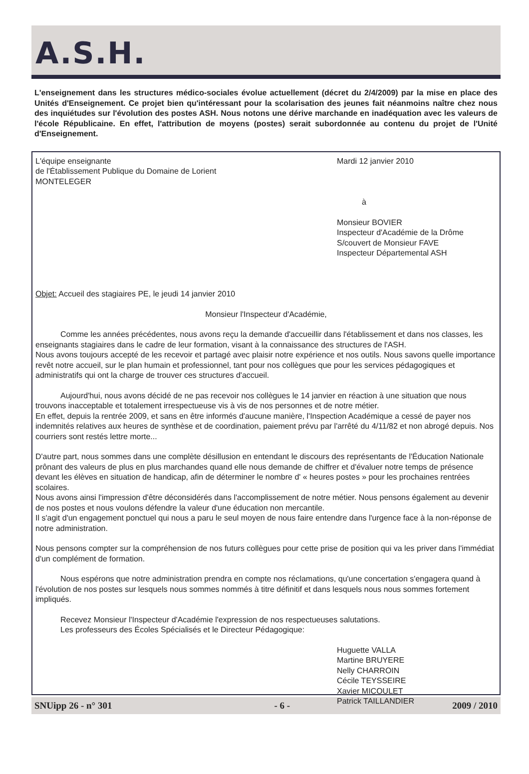A.S.H.
L'enseignement dans les structures médico-sociales évolue actuellement (décret du 2/4/2009) par la mise en place des Unités d'Enseignement. Ce projet bien qu'intéressant pour la scolarisation des jeunes fait néanmoins naître chez nous des inquiétudes sur l'évolution des postes ASH. Nous notons une dérive marchande en inadéquation avec les valeurs de l'école Républicaine. En effet, l'attribution de moyens (postes) serait subordonnée au contenu du projet de l'Unité d'Enseignement.
L'équipe enseignante
de l'Établissement Publique du Domaine de Lorient
MONTELEGER
Mardi 12 janvier 2010
à
Monsieur BOVIER
Inspecteur d'Académie de la Drôme
S/couvert de Monsieur FAVE
Inspecteur Départemental ASH
Objet: Accueil des stagiaires PE, le jeudi 14 janvier 2010
Monsieur l'Inspecteur d'Académie,
Comme les années précédentes, nous avons reçu la demande d'accueillir dans l'établissement et dans nos classes, les enseignants stagiaires dans le cadre de leur formation, visant à la connaissance des structures de l'ASH.
Nous avons toujours accepté de les recevoir et partagé avec plaisir notre expérience et nos outils. Nous savons quelle importance revêt notre accueil, sur le plan humain et professionnel, tant pour nos collègues que pour les services pédagogiques et administratifs qui ont la charge de trouver ces structures d'accueil.
Aujourd'hui, nous avons décidé de ne pas recevoir nos collègues le 14 janvier en réaction à une situation que nous trouvons inacceptable et totalement irrespectueuse vis à vis de nos personnes et de notre métier.
En effet, depuis la rentrée 2009, et sans en être informés d'aucune manière, l'Inspection Académique a cessé de payer nos indemnités relatives aux heures de synthèse et de coordination, paiement prévu par l'arrêté du 4/11/82 et non abrogé depuis. Nos courriers sont restés lettre morte...
D'autre part, nous sommes dans une complète désillusion en entendant le discours des représentants de l'Éducation Nationale prônant des valeurs de plus en plus marchandes quand elle nous demande de chiffrer et d'évaluer notre temps de présence devant les élèves en situation de handicap, afin de déterminer le nombre d' « heures postes » pour les prochaines rentrées scolaires.
Nous avons ainsi l'impression d'être déconsidérés dans l'accomplissement de notre métier. Nous pensons également au devenir de nos postes et nous voulons défendre la valeur d'une éducation non mercantile.
Il s'agit d'un engagement ponctuel qui nous a paru le seul moyen de nous faire entendre dans l'urgence face à la non-réponse de notre administration.
Nous pensons compter sur la compréhension de nos futurs collègues pour cette prise de position qui va les priver dans l'immédiat d'un complément de formation.
Nous espérons que notre administration prendra en compte nos réclamations, qu'une concertation s'engagera quand à l'évolution de nos postes sur lesquels nous sommes nommés à titre définitif et dans lesquels nous nous sommes fortement impliqués.
Recevez Monsieur l'Inspecteur d'Académie l'expression de nos respectueuses salutations.
Les professeurs des Écoles Spécialisés et le Directeur Pédagogique:
Huguette VALLA
Martine BRUYERE
Nelly CHARROIN
Cécile TEYSSEIRE
Xavier MICOULET
Patrick TAILLANDIER
SNUipp 26 - n° 301 - 6 - 2009 / 2010